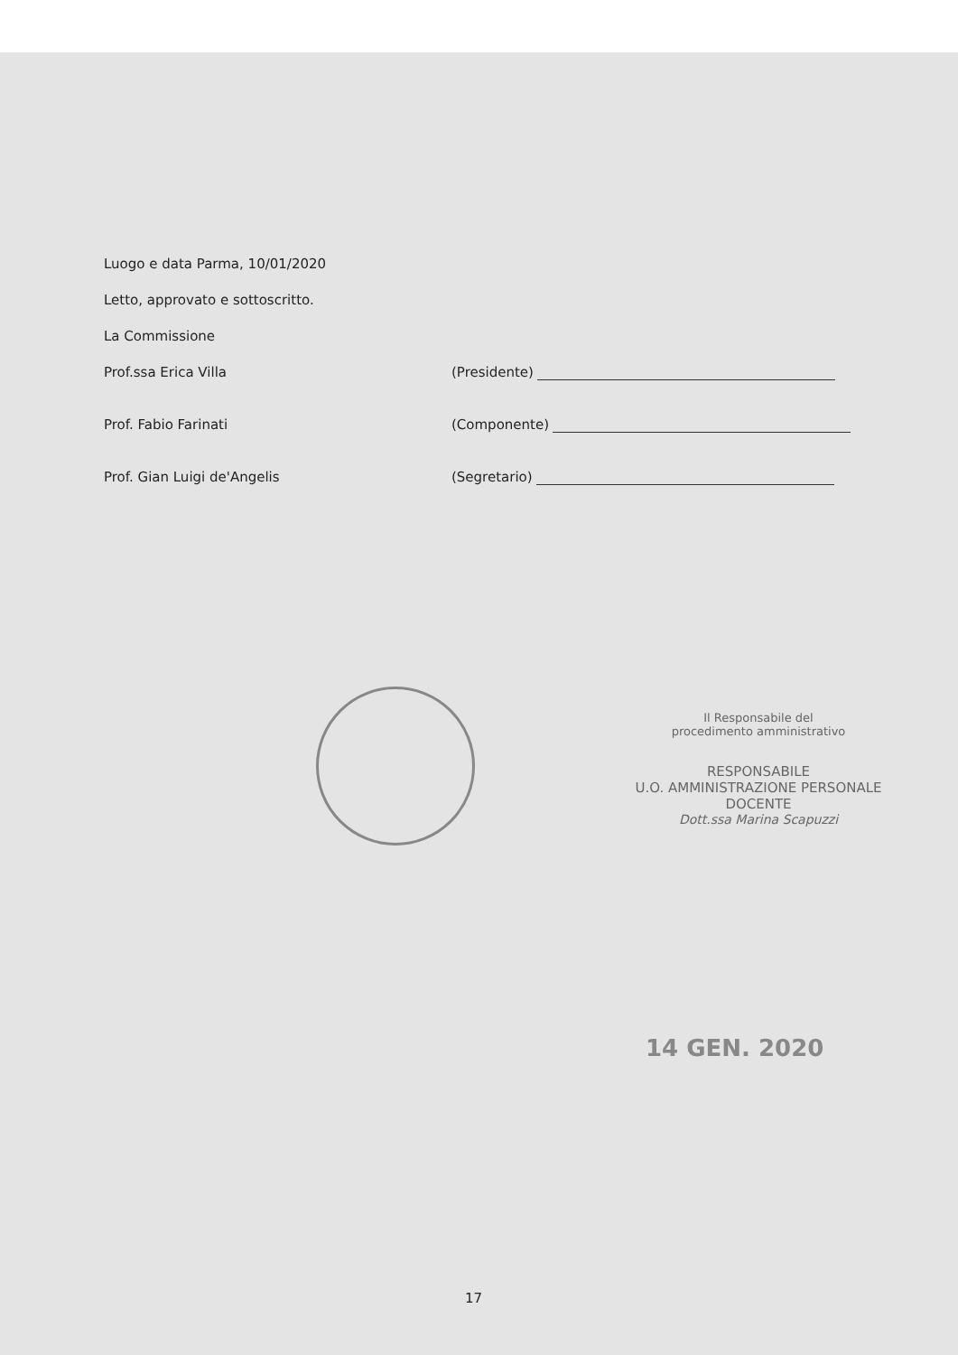Luogo e data Parma, 10/01/2020
Letto, approvato e sottoscritto.
La Commissione
Prof.ssa Erica Villa (Presidente)
Prof. Fabio Farinati (Componente)
Prof. Gian Luigi de'Angelis (Segretario)
Il Responsabile del
procedimento amministrativo
RESPONSABILE
U.O. AMMINISTRAZIONE PERSONALE DOCENTE
Dott.ssa Marina Scapuzzi
14 GEN. 2020
17